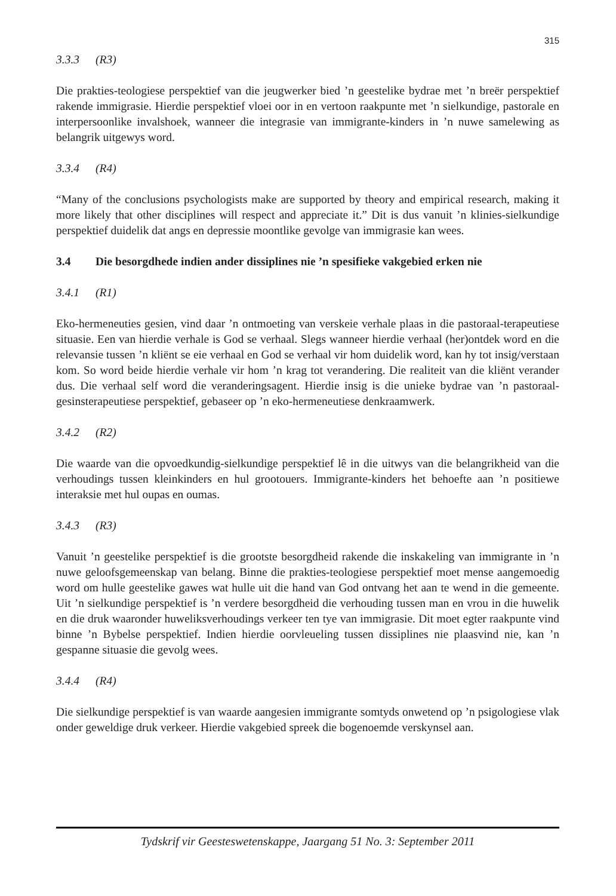315
3.3.3 (R3)
Die prakties-teologiese perspektief van die jeugwerker bied ’n geestelike bydrae met ’n breër perspektief rakende immigrasie. Hierdie perspektief vloei oor in en vertoon raakpunte met ’n sielkundige, pastorale en interpersoonlike invalshoek, wanneer die integrasie van immigrante-kinders in ’n nuwe samelewing as belangrik uitgewys word.
3.3.4 (R4)
“Many of the conclusions psychologists make are supported by theory and empirical research, making it more likely that other disciplines will respect and appreciate it.” Dit is dus vanuit ’n klinies-sielkundige perspektief duidelik dat angs en depressie moontlike gevolge van immigrasie kan wees.
3.4 Die besorgdhede indien ander dissiplines nie ’n spesifieke vakgebied erken nie
3.4.1 (R1)
Eko-hermeneuties gesien, vind daar ’n ontmoeting van verskeie verhale plaas in die pastoraal-terapeutiese situasie. Een van hierdie verhale is God se verhaal. Slegs wanneer hierdie verhaal (her)ontdek word en die relevansie tussen ’n kliënt se eie verhaal en God se verhaal vir hom duidelik word, kan hy tot insig/verstaan kom. So word beide hierdie verhale vir hom ’n krag tot verandering. Die realiteit van die kliënt verander dus. Die verhaal self word die veranderingsagent. Hierdie insig is die unieke bydrae van ’n pastoraal-gesinsterapeutiese perspektief, gebaseer op ’n eko-hermeneutiese denkraamwerk.
3.4.2 (R2)
Die waarde van die opvoedkundig-sielkundige perspektief lê in die uitwys van die belangrikheid van die verhoudings tussen kleinkinders en hul grootouers. Immigrante-kinders het behoefte aan ’n positiewe interaksie met hul oupas en oumas.
3.4.3 (R3)
Vanuit ’n geestelike perspektief is die grootste besorgdheid rakende die inskakeling van immigrante in ’n nuwe geloofsgemeenskap van belang. Binne die prakties-teologiese perspektief moet mense aangemoedig word om hulle geestelike gawes wat hulle uit die hand van God ontvang het aan te wend in die gemeente. Uit ’n sielkundige perspektief is ’n verdere besorgdheid die verhouding tussen man en vrou in die huwelik en die druk waaronder huweliksverhoudings verkeer ten tye van immigrasie. Dit moet egter raakpunte vind binne ’n Bybelse perspektief. Indien hierdie oorvleueling tussen dissiplines nie plaasvind nie, kan ’n gespanne situasie die gevolg wees.
3.4.4 (R4)
Die sielkundige perspektief is van waarde aangesien immigrante somtyds onwetend op ’n psigologiese vlak onder geweldige druk verkeer. Hierdie vakgebied spreek die bogenoemde verskynsel aan.
Tydskrif vir Geesteswetenskappe, Jaargang 51 No. 3: September 2011